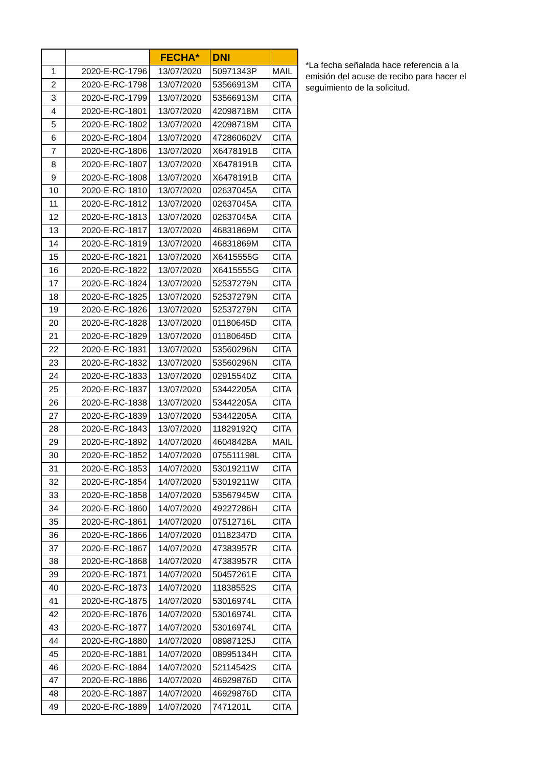| | | FECHA* | DNI | |
| --- | --- | --- | --- | --- |
| 1 | 2020-E-RC-1796 | 13/07/2020 | 50971343P | MAIL |
| 2 | 2020-E-RC-1798 | 13/07/2020 | 53566913M | CITA |
| 3 | 2020-E-RC-1799 | 13/07/2020 | 53566913M | CITA |
| 4 | 2020-E-RC-1801 | 13/07/2020 | 42098718M | CITA |
| 5 | 2020-E-RC-1802 | 13/07/2020 | 42098718M | CITA |
| 6 | 2020-E-RC-1804 | 13/07/2020 | 472860602V | CITA |
| 7 | 2020-E-RC-1806 | 13/07/2020 | X6478191B | CITA |
| 8 | 2020-E-RC-1807 | 13/07/2020 | X6478191B | CITA |
| 9 | 2020-E-RC-1808 | 13/07/2020 | X6478191B | CITA |
| 10 | 2020-E-RC-1810 | 13/07/2020 | 02637045A | CITA |
| 11 | 2020-E-RC-1812 | 13/07/2020 | 02637045A | CITA |
| 12 | 2020-E-RC-1813 | 13/07/2020 | 02637045A | CITA |
| 13 | 2020-E-RC-1817 | 13/07/2020 | 46831869M | CITA |
| 14 | 2020-E-RC-1819 | 13/07/2020 | 46831869M | CITA |
| 15 | 2020-E-RC-1821 | 13/07/2020 | X6415555G | CITA |
| 16 | 2020-E-RC-1822 | 13/07/2020 | X6415555G | CITA |
| 17 | 2020-E-RC-1824 | 13/07/2020 | 52537279N | CITA |
| 18 | 2020-E-RC-1825 | 13/07/2020 | 52537279N | CITA |
| 19 | 2020-E-RC-1826 | 13/07/2020 | 52537279N | CITA |
| 20 | 2020-E-RC-1828 | 13/07/2020 | 01180645D | CITA |
| 21 | 2020-E-RC-1829 | 13/07/2020 | 01180645D | CITA |
| 22 | 2020-E-RC-1831 | 13/07/2020 | 53560296N | CITA |
| 23 | 2020-E-RC-1832 | 13/07/2020 | 53560296N | CITA |
| 24 | 2020-E-RC-1833 | 13/07/2020 | 02915540Z | CITA |
| 25 | 2020-E-RC-1837 | 13/07/2020 | 53442205A | CITA |
| 26 | 2020-E-RC-1838 | 13/07/2020 | 53442205A | CITA |
| 27 | 2020-E-RC-1839 | 13/07/2020 | 53442205A | CITA |
| 28 | 2020-E-RC-1843 | 13/07/2020 | 11829192Q | CITA |
| 29 | 2020-E-RC-1892 | 14/07/2020 | 46048428A | MAIL |
| 30 | 2020-E-RC-1852 | 14/07/2020 | 075511198L | CITA |
| 31 | 2020-E-RC-1853 | 14/07/2020 | 53019211W | CITA |
| 32 | 2020-E-RC-1854 | 14/07/2020 | 53019211W | CITA |
| 33 | 2020-E-RC-1858 | 14/07/2020 | 53567945W | CITA |
| 34 | 2020-E-RC-1860 | 14/07/2020 | 49227286H | CITA |
| 35 | 2020-E-RC-1861 | 14/07/2020 | 07512716L | CITA |
| 36 | 2020-E-RC-1866 | 14/07/2020 | 01182347D | CITA |
| 37 | 2020-E-RC-1867 | 14/07/2020 | 47383957R | CITA |
| 38 | 2020-E-RC-1868 | 14/07/2020 | 47383957R | CITA |
| 39 | 2020-E-RC-1871 | 14/07/2020 | 50457261E | CITA |
| 40 | 2020-E-RC-1873 | 14/07/2020 | 11838552S | CITA |
| 41 | 2020-E-RC-1875 | 14/07/2020 | 53016974L | CITA |
| 42 | 2020-E-RC-1876 | 14/07/2020 | 53016974L | CITA |
| 43 | 2020-E-RC-1877 | 14/07/2020 | 53016974L | CITA |
| 44 | 2020-E-RC-1880 | 14/07/2020 | 08987125J | CITA |
| 45 | 2020-E-RC-1881 | 14/07/2020 | 08995134H | CITA |
| 46 | 2020-E-RC-1884 | 14/07/2020 | 52114542S | CITA |
| 47 | 2020-E-RC-1886 | 14/07/2020 | 46929876D | CITA |
| 48 | 2020-E-RC-1887 | 14/07/2020 | 46929876D | CITA |
| 49 | 2020-E-RC-1889 | 14/07/2020 | 7471201L | CITA |
*La fecha señalada hace referencia a la emisión del acuse de recibo para hacer el seguimiento de la solicitud.